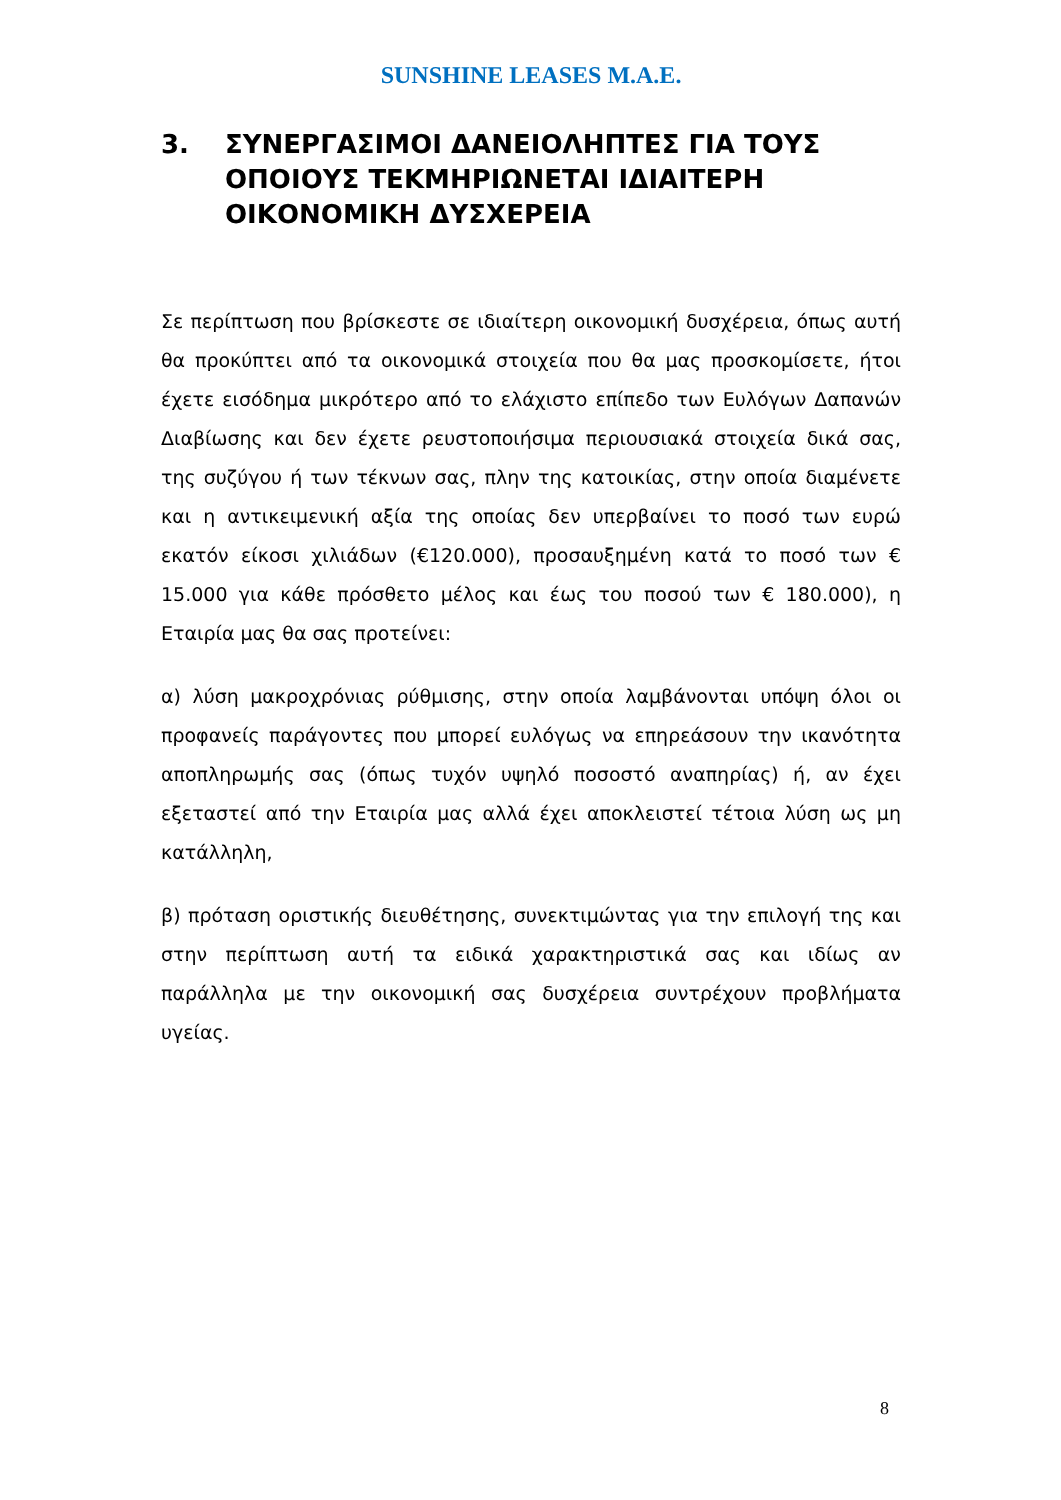SUNSHINE LEASES M.A.E.
3. ΣΥΝΕΡΓΑΣΙΜΟΙ ΔΑΝΕΙΟΛΗΠΤΕΣ ΓΙΑ ΤΟΥΣ ΟΠΟΙΟΥΣ ΤΕΚΜΗΡΙΩΝΕΤΑΙ ΙΔΙΑΙΤΕΡΗ ΟΙΚΟΝΟΜΙΚΗ ΔΥΣΧΕΡΕΙΑ
Σε περίπτωση που βρίσκεστε σε ιδιαίτερη οικονομική δυσχέρεια, όπως αυτή θα προκύπτει από τα οικονομικά στοιχεία που θα μας προσκομίσετε, ήτοι έχετε εισόδημα μικρότερο από το ελάχιστο επίπεδο των Ευλόγων Δαπανών Διαβίωσης και δεν έχετε ρευστοποιήσιμα περιουσιακά στοιχεία δικά σας, της συζύγου ή των τέκνων σας, πλην της κατοικίας, στην οποία διαμένετε και η αντικειμενική αξία της οποίας δεν υπερβαίνει το ποσό των ευρώ εκατόν είκοσι χιλιάδων (€120.000), προσαυξημένη κατά το ποσό των € 15.000 για κάθε πρόσθετο μέλος και έως του ποσού των € 180.000), η Εταιρία μας θα σας προτείνει:
α) λύση μακροχρόνιας ρύθμισης, στην οποία λαμβάνονται υπόψη όλοι οι προφανείς παράγοντες που μπορεί ευλόγως να επηρεάσουν την ικανότητα αποπληρωμής σας (όπως τυχόν υψηλό ποσοστό αναπηρίας) ή, αν έχει εξεταστεί από την Εταιρία μας αλλά έχει αποκλειστεί τέτοια λύση ως μη κατάλληλη,
β) πρόταση οριστικής διευθέτησης, συνεκτιμώντας για την επιλογή της και στην περίπτωση αυτή τα ειδικά χαρακτηριστικά σας και ιδίως αν παράλληλα με την οικονομική σας δυσχέρεια συντρέχουν προβλήματα υγείας.
8